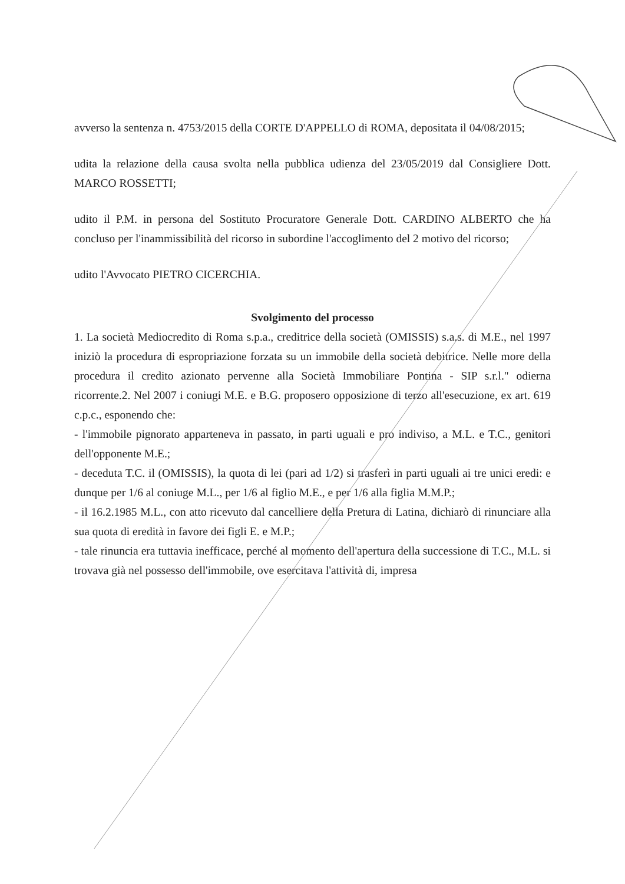avverso la sentenza n. 4753/2015 della CORTE D'APPELLO di ROMA, depositata il 04/08/2015;
udita la relazione della causa svolta nella pubblica udienza del 23/05/2019 dal Consigliere Dott. MARCO ROSSETTI;
udito il P.M. in persona del Sostituto Procuratore Generale Dott. CARDINO ALBERTO che ha concluso per l'inammissibilità del ricorso in subordine l'accoglimento del 2 motivo del ricorso;
udito l'Avvocato PIETRO CICERCHIA.
Svolgimento del processo
1. La società Mediocredito di Roma s.p.a., creditrice della società (OMISSIS) s.a.s. di M.E., nel 1997 iniziò la procedura di espropriazione forzata su un immobile della società debitrice. Nelle more della procedura il credito azionato pervenne alla Società Immobiliare Pontina - SIP s.r.l." odierna ricorrente.2. Nel 2007 i coniugi M.E. e B.G. proposero opposizione di terzo all'esecuzione, ex art. 619 c.p.c., esponendo che:
- l'immobile pignorato apparteneva in passato, in parti uguali e pro indiviso, a M.L. e T.C., genitori dell'opponente M.E.;
- deceduta T.C. il (OMISSIS), la quota di lei (pari ad 1/2) si trasferì in parti uguali ai tre unici eredi: e dunque per 1/6 al coniuge M.L., per 1/6 al figlio M.E., e per 1/6 alla figlia M.M.P.;
- il 16.2.1985 M.L., con atto ricevuto dal cancelliere della Pretura di Latina, dichiarò di rinunciare alla sua quota di eredità in favore dei figli E. e M.P.;
- tale rinuncia era tuttavia inefficace, perché al momento dell'apertura della successione di T.C., M.L. si trovava già nel possesso dell'immobile, ove esercitava l'attività di, impresa